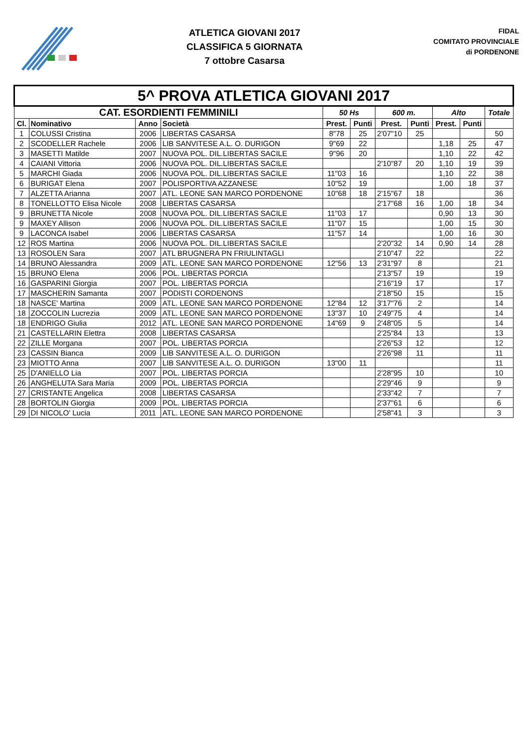ATLETICA GIOVANI 2017
CLASSIFICA 5 GIORNATA
7 ottobre Casarsa
FIDAL
COMITATO PROVINCIALE
di PORDENONE
| 5^ PROVA ATLETICA GIOVANI 2017 | | | | | | | | | | |
| CAT. ESORDIENTI FEMMINILI | | | | 50 Hs | | 600 m. | | Alto | | Totale |
| Cl. | Nominativo | Anno | Società | Prest. | Punti | Prest. | Punti | Prest. | Punti | |
| 1 | COLUSSI Cristina | 2006 | LIBERTAS CASARSA | 8"78 | 25 | 2'07"10 | 25 | | | 50 |
| 2 | SCODELLER Rachele | 2006 | LIB SANVITESE A.L. O. DURIGON | 9"69 | 22 | | | 1,18 | 25 | 47 |
| 3 | MASETTI Matilde | 2007 | NUOVA POL. DIL.LIBERTAS SACILE | 9"96 | 20 | | | 1,10 | 22 | 42 |
| 4 | CAIANI Vittoria | 2006 | NUOVA POL. DIL.LIBERTAS SACILE | | | 2'10"87 | 20 | 1,10 | 19 | 39 |
| 5 | MARCHI Giada | 2006 | NUOVA POL. DIL.LIBERTAS SACILE | 11"03 | 16 | | | 1,10 | 22 | 38 |
| 6 | BURIGAT Elena | 2007 | POLISPORTIVA AZZANESE | 10"52 | 19 | | | 1,00 | 18 | 37 |
| 7 | ALZETTA Arianna | 2007 | ATL. LEONE SAN MARCO PORDENONE | 10"68 | 18 | 2'15"67 | 18 | | | 36 |
| 8 | TONELLOTTO Elisa Nicole | 2008 | LIBERTAS CASARSA | | | 2'17"68 | 16 | 1,00 | 18 | 34 |
| 9 | BRUNETTA Nicole | 2008 | NUOVA POL. DIL.LIBERTAS SACILE | 11"03 | 17 | | | 0,90 | 13 | 30 |
| 9 | MAXEY Allison | 2006 | NUOVA POL. DIL.LIBERTAS SACILE | 11"07 | 15 | | | 1,00 | 15 | 30 |
| 9 | LACONCA Isabel | 2006 | LIBERTAS CASARSA | 11"57 | 14 | | | 1,00 | 16 | 30 |
| 12 | ROS Martina | 2006 | NUOVA POL. DIL.LIBERTAS SACILE | | | 2'20"32 | 14 | 0,90 | 14 | 28 |
| 13 | ROSOLEN Sara | 2007 | ATL BRUGNERA PN FRIULINTAGLI | | | 2'10"47 | 22 | | | 22 |
| 14 | BRUNO Alessandra | 2009 | ATL. LEONE SAN MARCO PORDENONE | 12"56 | 13 | 2'31"97 | 8 | | | 21 |
| 15 | BRUNO Elena | 2006 | POL. LIBERTAS PORCIA | | | 2'13"57 | 19 | | | 19 |
| 16 | GASPARINI Giorgia | 2007 | POL. LIBERTAS PORCIA | | | 2'16"19 | 17 | | | 17 |
| 17 | MASCHERIN Samanta | 2007 | PODISTI CORDENONS | | | 2'18"50 | 15 | | | 15 |
| 18 | NASCE' Martina | 2009 | ATL. LEONE SAN MARCO PORDENONE | 12"84 | 12 | 3'17"76 | 2 | | | 14 |
| 18 | ZOCCOLIN Lucrezia | 2009 | ATL. LEONE SAN MARCO PORDENONE | 13"37 | 10 | 2'49"75 | 4 | | | 14 |
| 18 | ENDRIGO Giulia | 2012 | ATL. LEONE SAN MARCO PORDENONE | 14"69 | 9 | 2'48"05 | 5 | | | 14 |
| 21 | CASTELLARIN Elettra | 2008 | LIBERTAS CASARSA | | | 2'25"84 | 13 | | | 13 |
| 22 | ZILLE Morgana | 2007 | POL. LIBERTAS PORCIA | | | 2'26"53 | 12 | | | 12 |
| 23 | CASSIN Bianca | 2009 | LIB SANVITESE A.L. O. DURIGON | | | 2'26"98 | 11 | | | 11 |
| 23 | MIOTTO Anna | 2007 | LIB SANVITESE A.L. O. DURIGON | 13"00 | 11 | | | | | 11 |
| 25 | D'ANIELLO Lia | 2007 | POL. LIBERTAS PORCIA | | | 2'28"95 | 10 | | | 10 |
| 26 | ANGHELUTA Sara Maria | 2009 | POL. LIBERTAS PORCIA | | | 2'29"46 | 9 | | | 9 |
| 27 | CRISTANTE Angelica | 2008 | LIBERTAS CASARSA | | | 2'33"42 | 7 | | | 7 |
| 28 | BORTOLIN Giorgia | 2009 | POL. LIBERTAS PORCIA | | | 2'37"61 | 6 | | | 6 |
| 29 | DI NICOLO' Lucia | 2011 | ATL. LEONE SAN MARCO PORDENONE | | | 2'58"41 | 3 | | | 3 |